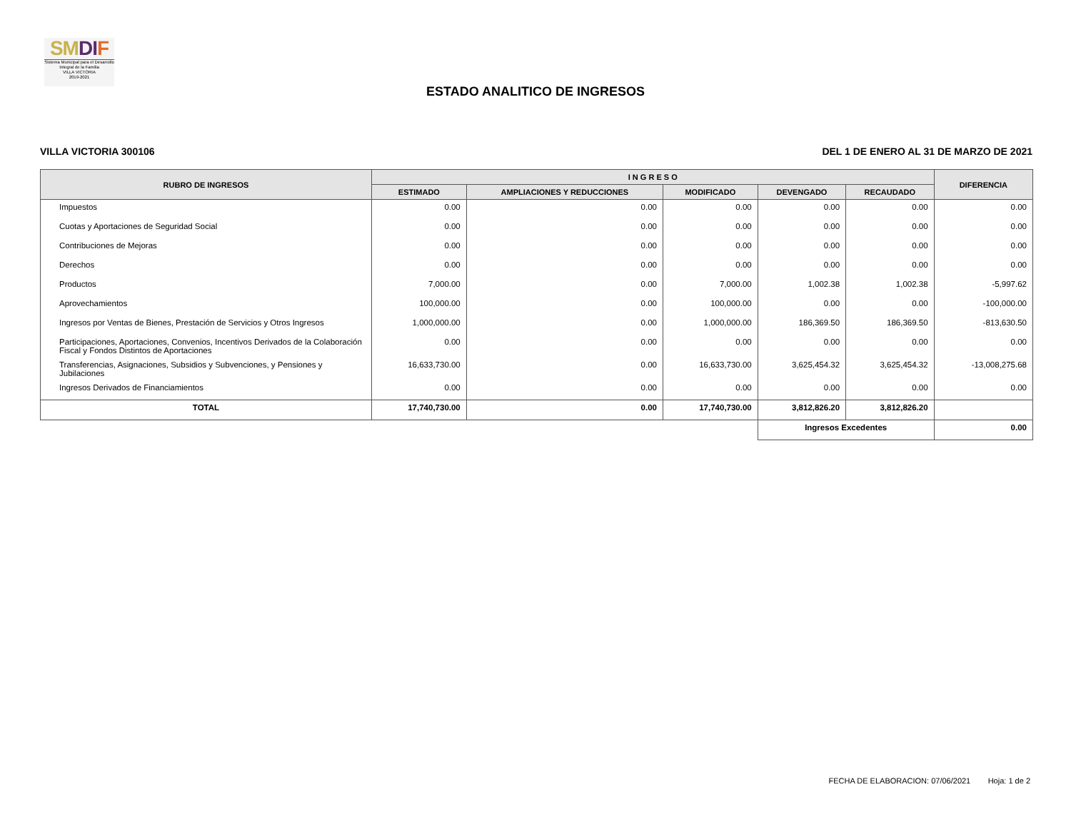SM DI F
Sistema Municipal para el Desarrollo Integral de la Familia
VILLA VICTORIA
2019-2021
ESTADO ANALITICO DE INGRESOS
VILLA VICTORIA 300106 DEL 1 DE ENERO AL 31 DE MARZO DE 2021
| RUBRO DE INGRESOS | I N G R E S O | | | | | DIFERENCIA |
| --- | --- | --- | --- | --- | --- | --- |
| | ESTIMADO | AMPLIACIONES Y REDUCCIONES | MODIFICADO | DEVENGADO | RECAUDADO | |
| Impuestos | 0.00 | 0.00 | 0.00 | 0.00 | 0.00 | 0.00 |
| Cuotas y Aportaciones de Seguridad Social | 0.00 | 0.00 | 0.00 | 0.00 | 0.00 | 0.00 |
| Contribuciones de Mejoras | 0.00 | 0.00 | 0.00 | 0.00 | 0.00 | 0.00 |
| Derechos | 0.00 | 0.00 | 0.00 | 0.00 | 0.00 | 0.00 |
| Productos | 7,000.00 | 0.00 | 7,000.00 | 1,002.38 | 1,002.38 | -5,997.62 |
| Aprovechamientos | 100,000.00 | 0.00 | 100,000.00 | 0.00 | 0.00 | -100,000.00 |
| Ingresos por Ventas de Bienes, Prestación de Servicios y Otros Ingresos | 1,000,000.00 | 0.00 | 1,000,000.00 | 186,369.50 | 186,369.50 | -813,630.50 |
| Participaciones, Aportaciones, Convenios, Incentivos Derivados de la Colaboración Fiscal y Fondos Distintos de Aportaciones | 0.00 | 0.00 | 0.00 | 0.00 | 0.00 | 0.00 |
| Transferencias, Asignaciones, Subsidios y Subvenciones, y Pensiones y Jubilaciones | 16,633,730.00 | 0.00 | 16,633,730.00 | 3,625,454.32 | 3,625,454.32 | -13,008,275.68 |
| Ingresos Derivados de Financiamientos | 0.00 | 0.00 | 0.00 | 0.00 | 0.00 | 0.00 |
| TOTAL | 17,740,730.00 | 0.00 | 17,740,730.00 | 3,812,826.20 | 3,812,826.20 | |
| | | | | Ingresos Excedentes | | 0.00 |
FECHA DE ELABORACION: 07/06/2021 Hoja: 1 de 2